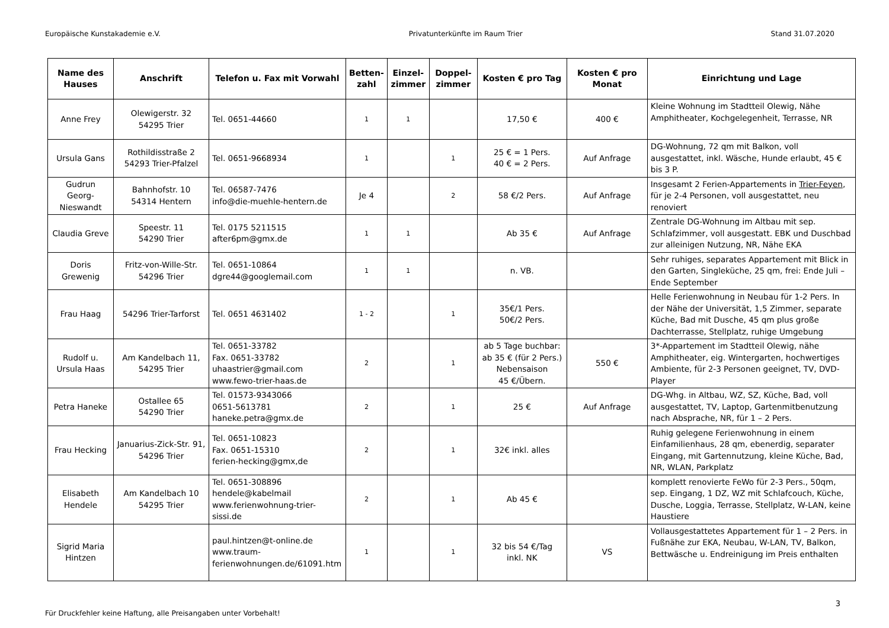Europäische Kunstakademie e.V. Privatunterkünfte im Raum Trier Stand 31.07.2020
| Name des Hauses | Anschrift | Telefon u. Fax mit Vorwahl | Betten-zahl | Einzel-zimmer | Doppel-zimmer | Kosten € pro Tag | Kosten € pro Monat | Einrichtung und Lage |
| --- | --- | --- | --- | --- | --- | --- | --- | --- |
| Anne Frey | Olewigerstr. 32 54295 Trier | Tel. 0651-44660 | 1 | 1 | | 17,50 € | 400 € | Kleine Wohnung im Stadtteil Olewig, Nähe Amphitheater, Kochgelegenheit, Terrasse, NR |
| Ursula Gans | Rothildisstraße 2 54293 Trier-Pfalzel | Tel. 0651-9668934 | 1 | | 1 | 25 € = 1 Pers. 40 € = 2 Pers. | Auf Anfrage | DG-Wohnung, 72 qm mit Balkon, voll ausgestattet, inkl. Wäsche, Hunde erlaubt, 45 € bis 3 P. |
| Gudrun Georg-Nieswandt | Bahnhofstr. 10 54314 Hentern | Tel. 06587-7476 info@die-muehle-hentern.de | Je 4 | | 2 | 58 €/2 Pers. | Auf Anfrage | Insgesamt 2 Ferien-Appartements in Trier-Feyen , für je 2-4 Personen, voll ausgestattet, neu renoviert |
| Claudia Greve | Speestr. 11 54290 Trier | Tel. 0175 5211515 after6pm@gmx.de | 1 | 1 | | Ab 35 € | Auf Anfrage | Zentrale DG-Wohnung im Altbau mit sep. Schlafzimmer, voll ausgestatt. EBK und Duschbad zur alleinigen Nutzung, NR, Nähe EKA |
| Doris Grewenig | Fritz-von-Wille-Str. 54296 Trier | Tel. 0651-10864 dgre44@googlemail.com | 1 | 1 | | n. VB. | | Sehr ruhiges, separates Appartement mit Blick in den Garten, Singleküche, 25 qm, frei: Ende Juli – Ende September |
| Frau Haag | 54296 Trier-Tarforst | Tel. 0651 4631402 | 1 - 2 | | 1 | 35€/1 Pers. 50€/2 Pers. | | Helle Ferienwohnung in Neubau für 1-2 Pers. In der Nähe der Universität, 1,5 Zimmer, separate Küche, Bad mit Dusche, 45 qm plus große Dachterrasse, Stellplatz, ruhige Umgebung |
| Rudolf u. Ursula Haas | Am Kandelbach 11, 54295 Trier | Tel. 0651-33782 Fax. 0651-33782 uhaastrier@gmail.com www.fewo-trier-haas.de | 2 | | 1 | ab 5 Tage buchbar: ab 35 € (für 2 Pers.) Nebensaison 45 €/Übern. | 550 € | 3*-Appartement im Stadtteil Olewig, nähe Amphitheater, eig. Wintergarten, hochwertiges Ambiente, für 2-3 Personen geeignet, TV, DVD-Player |
| Petra Haneke | Ostallee 65 54290 Trier | Tel. 01573-9343066 0651-5613781 haneke.petra@gmx.de | 2 | | 1 | 25 € | Auf Anfrage | DG-Whg. in Altbau, WZ, SZ, Küche, Bad, voll ausgestattet, TV, Laptop, Gartenmitbenutzung nach Absprache, NR, für 1 – 2 Pers. |
| Frau Hecking | Januarius-Zick-Str. 91, 54296 Trier | Tel. 0651-10823 Fax. 0651-15310 ferien-hecking@gmx,de | 2 | | 1 | 32€ inkl. alles | | Ruhig gelegene Ferienwohnung in einem Einfamilienhaus, 28 qm, ebenerdig, separater Eingang, mit Gartennutzung, kleine Küche, Bad, NR, WLAN, Parkplatz |
| Elisabeth Hendele | Am Kandelbach 10 54295 Trier | Tel. 0651-308896 hendele@kabelmail www.ferienwohnung-trier-sissi.de | 2 | | 1 | Ab 45 € | | komplett renovierte FeWo für 2-3 Pers., 50qm, sep. Eingang, 1 DZ, WZ mit Schlafcouch, Küche, Dusche, Loggia, Terrasse, Stellplatz, W-LAN, keine Haustiere |
| Sigrid Maria Hintzen | | paul.hintzen@t-online.de www.traum-ferienwohnungen.de/61091.htm | 1 | | 1 | 32 bis 54 €/Tag inkl. NK | VS | Vollausgestattetes Appartement für 1 – 2 Pers. in Fußnähe zur EKA, Neubau, W-LAN, TV, Balkon, Bettwäsche u. Endreinigung im Preis enthalten |
3
Für Druckfehler keine Haftung, alle Preisangaben unter Vorbehalt!